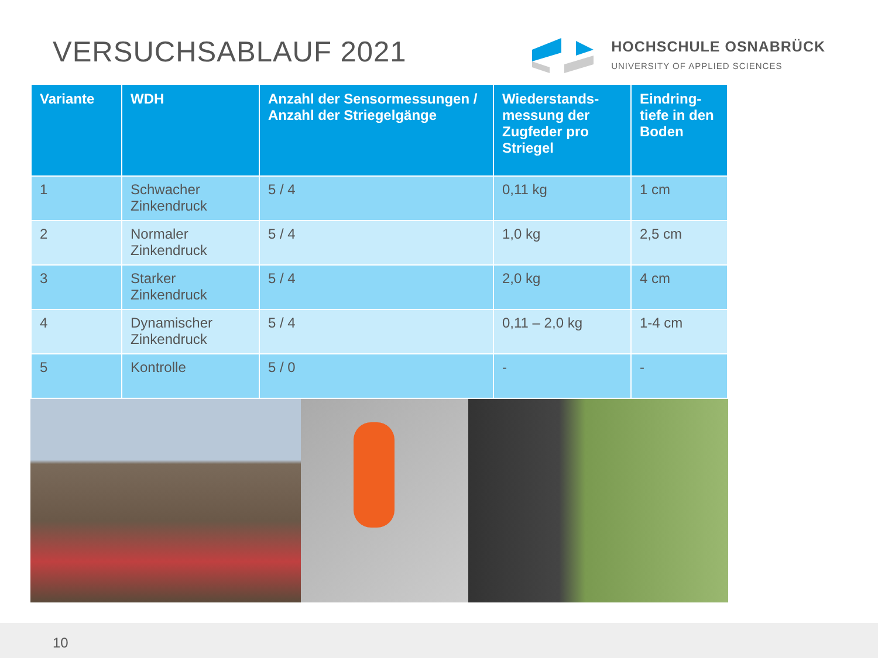VERSUCHSABLAUF 2021
HOCHSCHULE OSNABRÜCK
UNIVERSITY OF APPLIED SCIENCES
| Variante | WDH | Anzahl der Sensormessungen / Anzahl der Striegelgänge | Wiederstands-messung der Zugfeder pro Striegel | Eindring-tiefe in den Boden |
| --- | --- | --- | --- | --- |
| 1 | Schwacher Zinkendruck | 5 / 4 | 0,11 kg | 1 cm |
| 2 | Normaler Zinkendruck | 5 / 4 | 1,0 kg | 2,5 cm |
| 3 | Starker Zinkendruck | 5 / 4 | 2,0 kg | 4 cm |
| 4 | Dynamischer Zinkendruck | 5 / 4 | 0,11 – 2,0 kg | 1-4 cm |
| 5 | Kontrolle | 5 / 0 | - | - |
10